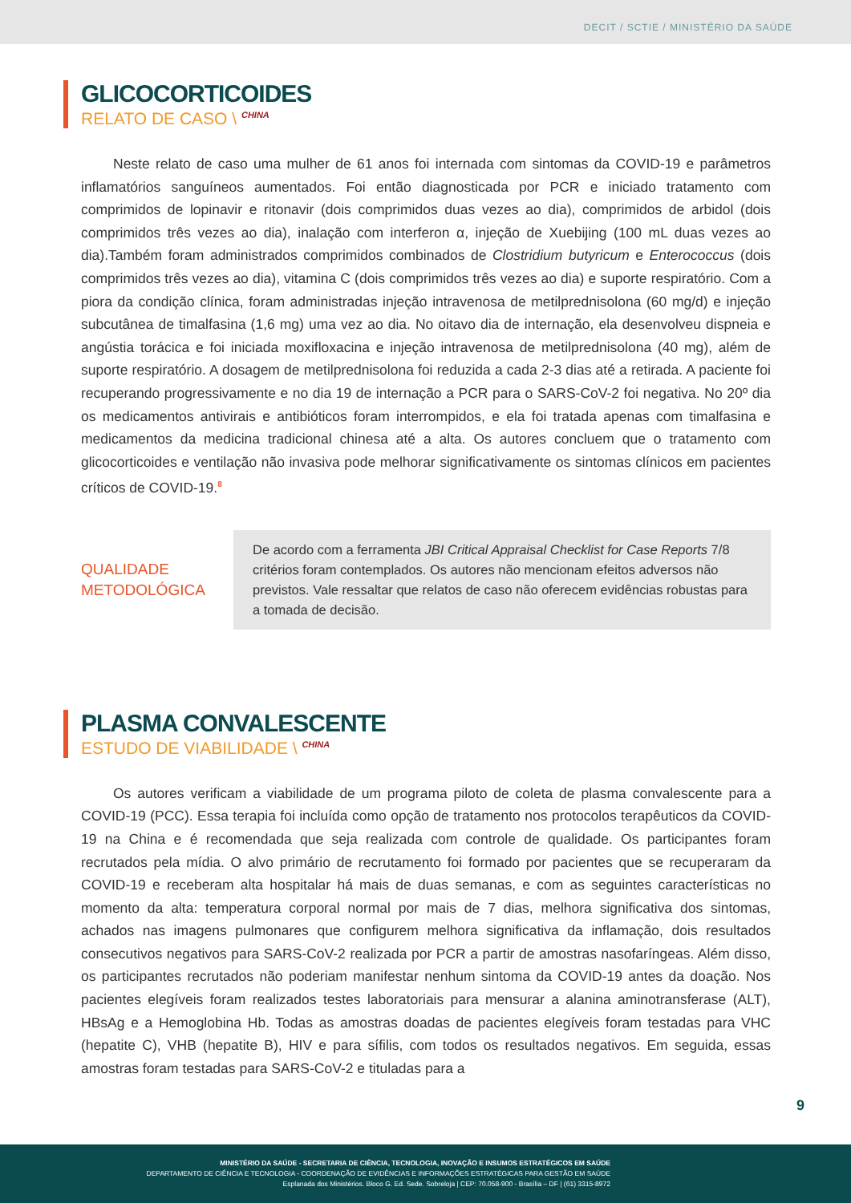DECIT / SCTIE / MINISTÉRIO DA SAÚDE
GLICOCORTICOIDES
RELATO DE CASO \ <sup>CHINA</sup>
Neste relato de caso uma mulher de 61 anos foi internada com sintomas da COVID-19 e parâmetros inflamatórios sanguíneos aumentados. Foi então diagnosticada por PCR e iniciado tratamento com comprimidos de lopinavir e ritonavir (dois comprimidos duas vezes ao dia), comprimidos de arbidol (dois comprimidos três vezes ao dia), inalação com interferon α, injeção de Xuebijing (100 mL duas vezes ao dia).Também foram administrados comprimidos combinados de Clostridium butyricum e Enterococcus (dois comprimidos três vezes ao dia), vitamina C (dois comprimidos três vezes ao dia) e suporte respiratório. Com a piora da condição clínica, foram administradas injeção intravenosa de metilprednisolona (60 mg/d) e injeção subcutânea de timalfasina (1,6 mg) uma vez ao dia. No oitavo dia de internação, ela desenvolveu dispneia e angústia torácica e foi iniciada moxifloxacina e injeção intravenosa de metilprednisolona (40 mg), além de suporte respiratório. A dosagem de metilprednisolona foi reduzida a cada 2-3 dias até a retirada. A paciente foi recuperando progressivamente e no dia 19 de internação a PCR para o SARS-CoV-2 foi negativa. No 20º dia os medicamentos antivirais e antibióticos foram interrompidos, e ela foi tratada apenas com timalfasina e medicamentos da medicina tradicional chinesa até a alta. Os autores concluem que o tratamento com glicocorticoides e ventilação não invasiva pode melhorar significativamente os sintomas clínicos em pacientes críticos de COVID-19.<sup>8</sup>
QUALIDADE
METODOLÓGICA
De acordo com a ferramenta JBI Critical Appraisal Checklist for Case Reports 7/8 critérios foram contemplados. Os autores não mencionam efeitos adversos não previstos. Vale ressaltar que relatos de caso não oferecem evidências robustas para a tomada de decisão.
PLASMA CONVALESCENTE
ESTUDO DE VIABILIDADE \ <sup>CHINA</sup>
Os autores verificam a viabilidade de um programa piloto de coleta de plasma convalescente para a COVID-19 (PCC). Essa terapia foi incluída como opção de tratamento nos protocolos terapêuticos da COVID-19 na China e é recomendada que seja realizada com controle de qualidade. Os participantes foram recrutados pela mídia. O alvo primário de recrutamento foi formado por pacientes que se recuperaram da COVID-19 e receberam alta hospitalar há mais de duas semanas, e com as seguintes características no momento da alta: temperatura corporal normal por mais de 7 dias, melhora significativa dos sintomas, achados nas imagens pulmonares que configurem melhora significativa da inflamação, dois resultados consecutivos negativos para SARS-CoV-2 realizada por PCR a partir de amostras nasofaríngeas. Além disso, os participantes recrutados não poderiam manifestar nenhum sintoma da COVID-19 antes da doação. Nos pacientes elegíveis foram realizados testes laboratoriais para mensurar a alanina aminotransferase (ALT), HBsAg e a Hemoglobina Hb. Todas as amostras doadas de pacientes elegíveis foram testadas para VHC (hepatite C), VHB (hepatite B), HIV e para sífilis, com todos os resultados negativos. Em seguida, essas amostras foram testadas para SARS-CoV-2 e tituladas para a
9
MINISTÉRIO DA SAÚDE - SECRETARIA DE CIÊNCIA, TECNOLOGIA, INOVAÇÃO E INSUMOS ESTRATÉGICOS EM SAÚDE
DEPARTAMENTO DE CIÊNCIA E TECNOLOGIA - COORDENAÇÃO DE EVIDÊNCIAS E INFORMAÇÕES ESTRATÉGICAS PARA GESTÃO EM SAÚDE
Esplanada dos Ministérios. Bloco G. Ed. Sede. Sobreloja | CEP: 70.058-900 - Brasília – DF | (61) 3315-8972